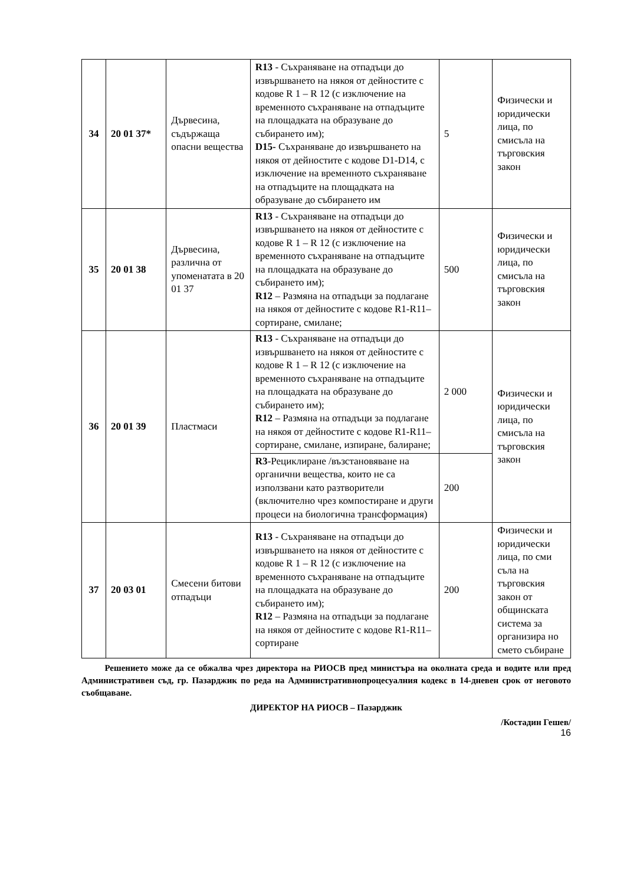| 34 | 20 01 37* | Дървесина, съдържаща опасни вещества | R13 - Съхраняване на отпадъци до извършването на някоя от дейностите с кодове R 1 – R 12 (с изключение на временното съхраняване на отпадъците на площадката на образуване до събирането им); D15- Съхраняване до извършването на някоя от дейностите с кодове D1-D14, с изключение на временното съхраняване на отпадъците на площадката на образуване до събирането им | 5 | Физически и юридически лица, по смисъла на търговския закон |
| 35 | 20 01 38 | Дървесина, различна от упоменатата в 20 01 37 | R13 - Съхраняване на отпадъци до извършването на някоя от дейностите с кодове R 1 – R 12 (с изключение на временното съхраняване на отпадъците на площадката на образуване до събирането им); R12 – Размяна на отпадъци за подлагане на някоя от дейностите с кодове R1-R11– сортиране, смилане; | 500 | Физически и юридически лица, по смисъла на търговския закон |
| 36 | 20 01 39 | Пластмаси | R13 - Съхраняване на отпадъци до извършването на някоя от дейностите с кодове R 1 – R 12 (с изключение на временното съхраняване на отпадъците на площадката на образуване до събирането им); R12 – Размяна на отпадъци за подлагане на някоя от дейностите с кодове R1-R11– сортиране, смилане, изпиране, балиране; | 2 000 | Физически и юридически лица, по смисъла на търговския закон |
| | | | R3 -Рециклиране /възстановяване на органични вещества, които не са използвани като разтворители (включително чрез компостиране и други процеси на биологична трансформация) | 200 | |
| 37 | 20 03 01 | Смесени битови отпадъци | R13 - Съхраняване на отпадъци до извършването на някоя от дейностите с кодове R 1 – R 12 (с изключение на временното съхраняване на отпадъците на площадката на образуване до събирането им); R12 – Размяна на отпадъци за подлагане на някоя от дейностите с кодове R1-R11– сортиране | 200 | Физически и юридически лица, по сми съла на търговския закон от общинската система за организира но смето събиране |
Решението може да се обжалва чрез директора на РИОСВ пред министъра на околната среда и водите или пред Административен съд, гр. Пазарджик по реда на Административнопроцесуалния кодекс в 14-дневен срок от неговото съобщаване.
ДИРЕКТОР НА РИОСВ – Пазарджик
/Костадин Гешев/
16